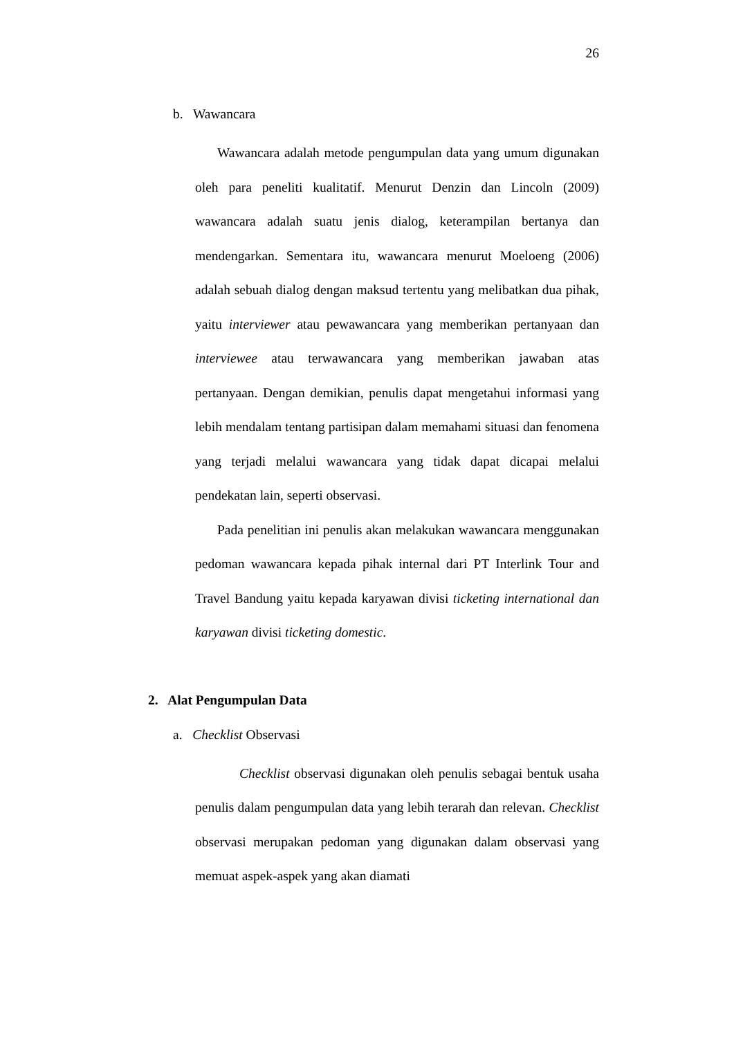26
b. Wawancara
Wawancara adalah metode pengumpulan data yang umum digunakan oleh para peneliti kualitatif. Menurut Denzin dan Lincoln (2009) wawancara adalah suatu jenis dialog, keterampilan bertanya dan mendengarkan. Sementara itu, wawancara menurut Moeloeng (2006) adalah sebuah dialog dengan maksud tertentu yang melibatkan dua pihak, yaitu interviewer atau pewawancara yang memberikan pertanyaan dan interviewee atau terwawancara yang memberikan jawaban atas pertanyaan. Dengan demikian, penulis dapat mengetahui informasi yang lebih mendalam tentang partisipan dalam memahami situasi dan fenomena yang terjadi melalui wawancara yang tidak dapat dicapai melalui pendekatan lain, seperti observasi.
Pada penelitian ini penulis akan melakukan wawancara menggunakan pedoman wawancara kepada pihak internal dari PT Interlink Tour and Travel Bandung yaitu kepada karyawan divisi ticketing international dan karyawan divisi ticketing domestic.
2. Alat Pengumpulan Data
a. Checklist Observasi
Checklist observasi digunakan oleh penulis sebagai bentuk usaha penulis dalam pengumpulan data yang lebih terarah dan relevan. Checklist observasi merupakan pedoman yang digunakan dalam observasi yang memuat aspek-aspek yang akan diamati